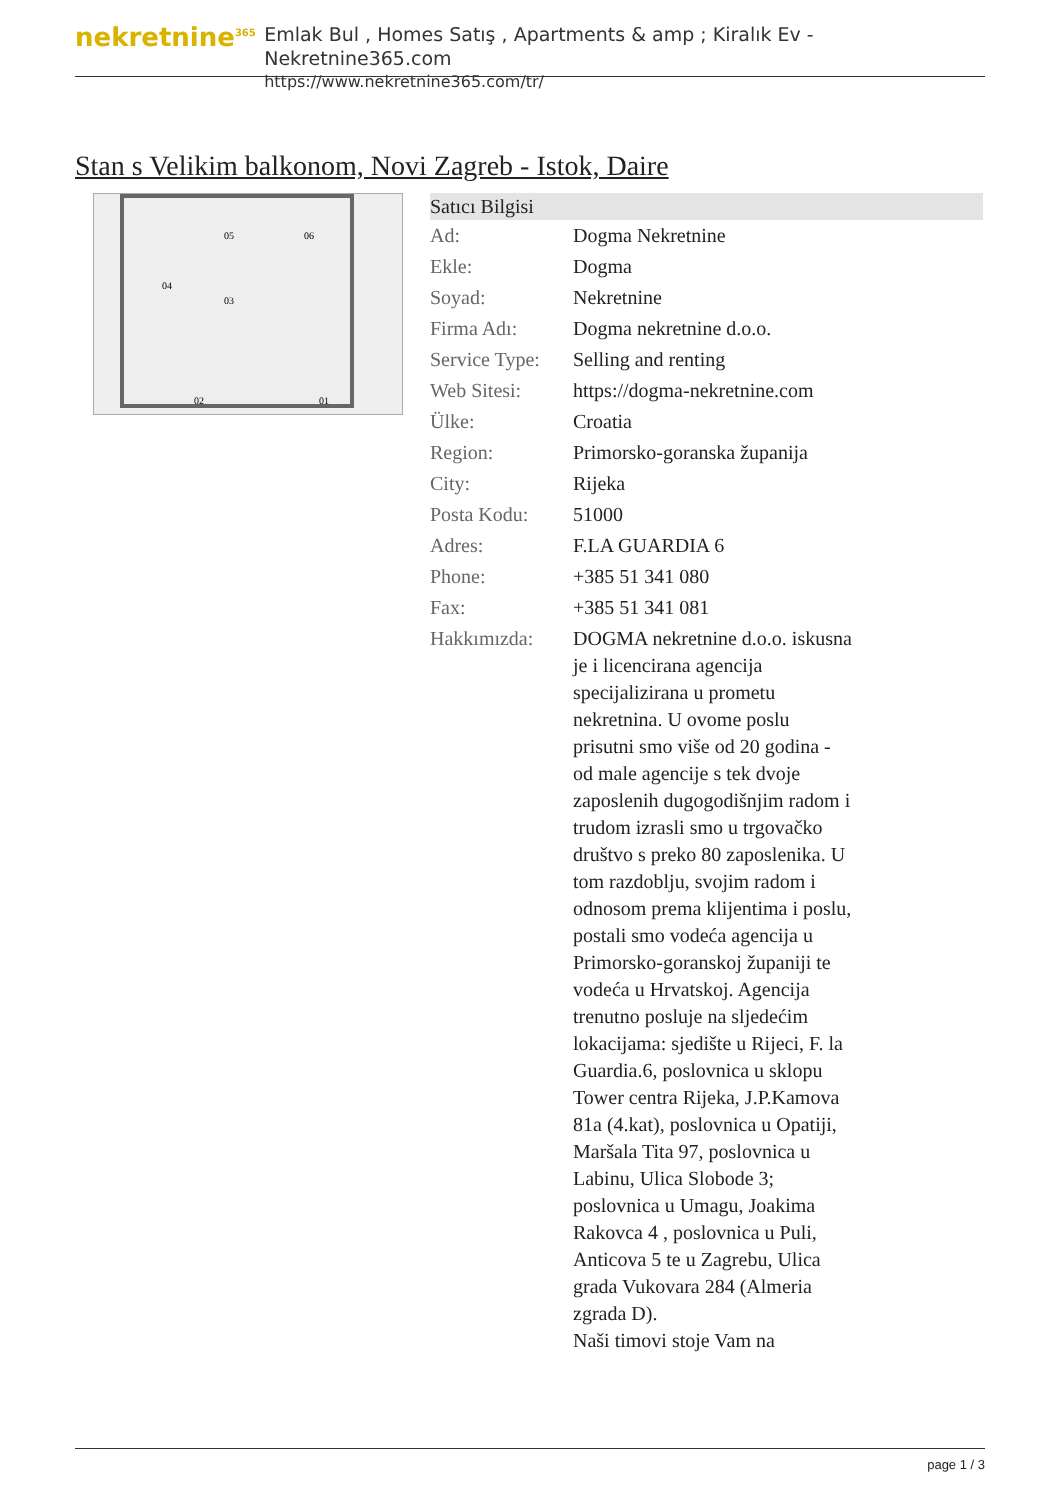nekretnine<sup>365</sup>
Emlak Bul , Homes Satış , Apartments & amp ; Kiralık Ev - Nekretnine365.com
https://www.nekretnine365.com/tr/
Stan s Velikim balkonom, Novi Zagreb - Istok, Daire
04
03
05
06
02
01
| Satıcı Bilgisi | | |
| --- | --- | --- |
| Ad: | Dogma Nekretnine | |
| Ekle: | Dogma | |
| Soyad: | Nekretnine | |
| Firma Adı: | Dogma nekretnine d.o.o. | |
| Service Type: | Selling and renting | |
| Web Sitesi: | https://dogma-nekretnine.com | |
| Ülke: | Croatia | |
| Region: | Primorsko-goranska županija | |
| City: | Rijeka | |
| Posta Kodu: | 51000 | |
| Adres: | F.LA GUARDIA 6 | |
| Phone: | +385 51 341 080 | |
| Fax: | +385 51 341 081 | |
| Hakkımızda: | DOGMA nekretnine d.o.o. iskusna je i licencirana agencija specijalizirana u prometu nekretnina. U ovome poslu prisutni smo više od 20 godina - od male agencije s tek dvoje zaposlenih dugogodišnjim radom i trudom izrasli smo u trgovačko društvo s preko 80 zaposlenika. U tom razdoblju, svojim radom i odnosom prema klijentima i poslu, postali smo vodeća agencija u Primorsko-goranskoj županiji te vodeća u Hrvatskoj. Agencija trenutno posluje na sljedećim lokacijama: sjedište u Rijeci, F. la Guardia.6, poslovnica u sklopu Tower centra Rijeka, J.P.Kamova 81a (4.kat), poslovnica u Opatiji, Maršala Tita 97, poslovnica u Labinu, Ulica Slobode 3; poslovnica u Umagu, Joakima Rakovca 4 , poslovnica u Puli, Anticova 5 te u Zagrebu, Ulica grada Vukovara 284 (Almeria zgrada D). Naši timovi stoje Vam na | |
page 1 / 3